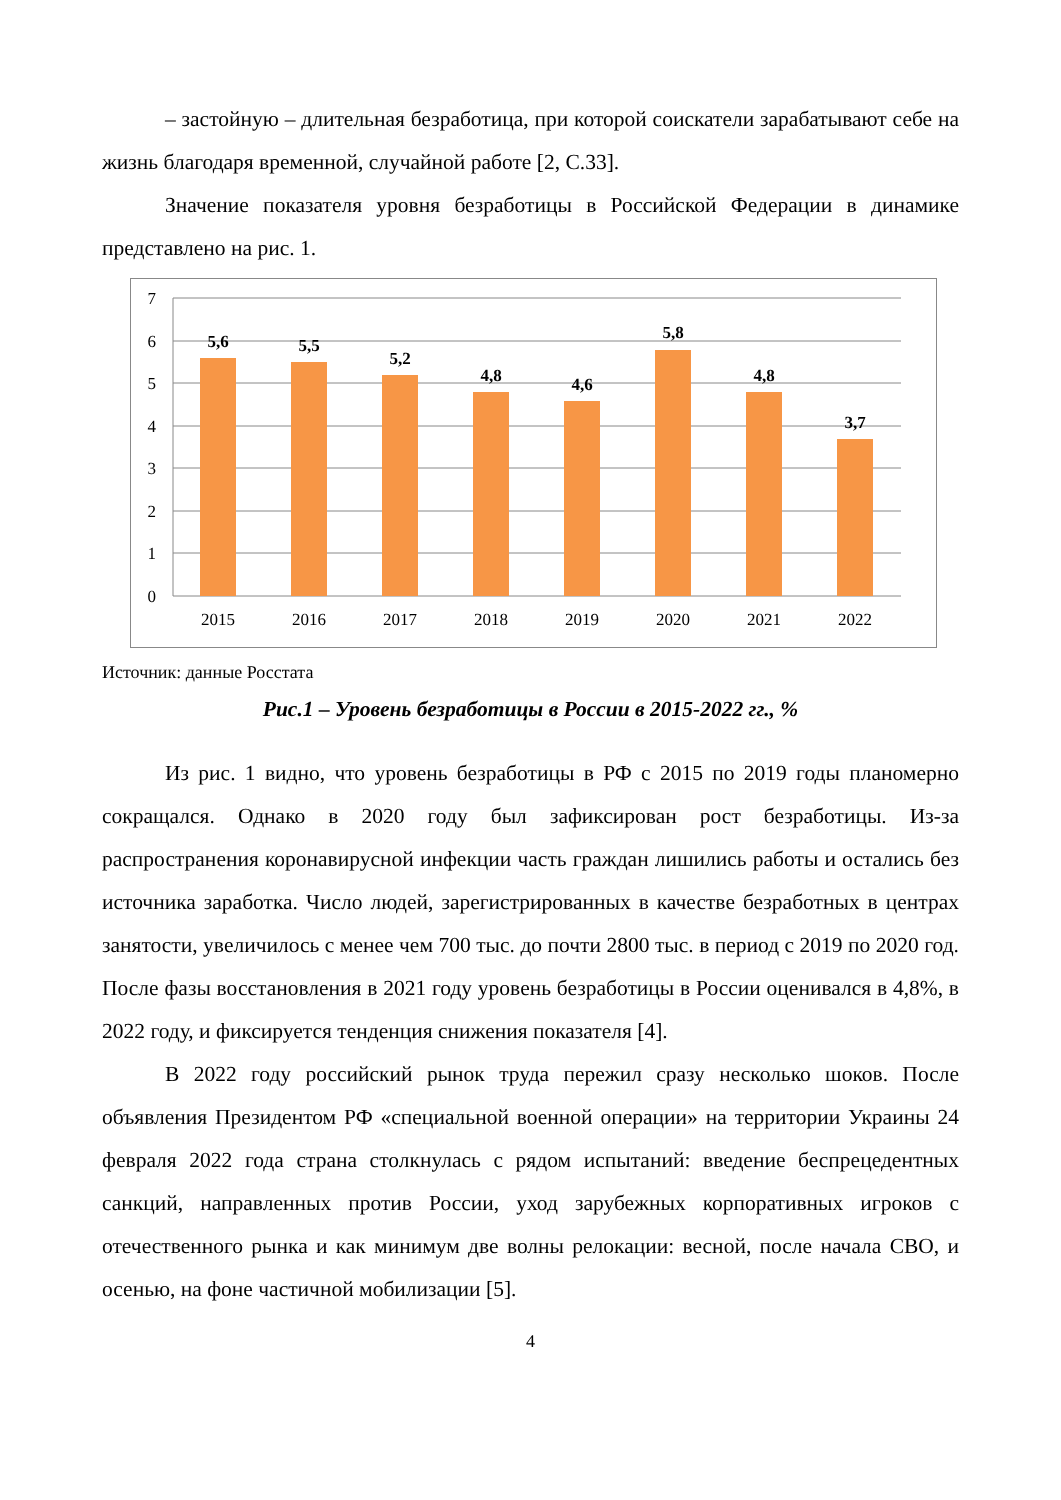– застойную – длительная безработица, при которой соискатели зарабатывают себе на жизнь благодаря временной, случайной работе [2, С.33].
Значение показателя уровня безработицы в Российской Федерации в динамике представлено на рис. 1.
7
6
5
4
3
2
1
0
5,6
5,5
5,2
4,8
4,6
5,8
4,8
3,7
2015
2016
2017
2018
2019
2020
2021
2022
Источник: данные Росстата
Рис.1 – Уровень безработицы в России в 2015-2022 гг., %
Из рис. 1 видно, что уровень безработицы в РФ с 2015 по 2019 годы планомерно сокращался. Однако в 2020 году был зафиксирован рост безработицы. Из-за распространения коронавирусной инфекции часть граждан лишились работы и остались без источника заработка. Число людей, зарегистрированных в качестве безработных в центрах занятости, увеличилось с менее чем 700 тыс. до почти 2800 тыс. в период с 2019 по 2020 год. После фазы восстановления в 2021 году уровень безработицы в России оценивался в 4,8%, в 2022 году, и фиксируется тенденция снижения показателя [4].
В 2022 году российский рынок труда пережил сразу несколько шоков. После объявления Президентом РФ «специальной военной операции» на территории Украины 24 февраля 2022 года страна столкнулась с рядом испытаний: введение беспрецедентных санкций, направленных против России, уход зарубежных корпоративных игроков с отечественного рынка и как минимум две волны релокации: весной, после начала СВО, и осенью, на фоне частичной мобилизации [5].
4